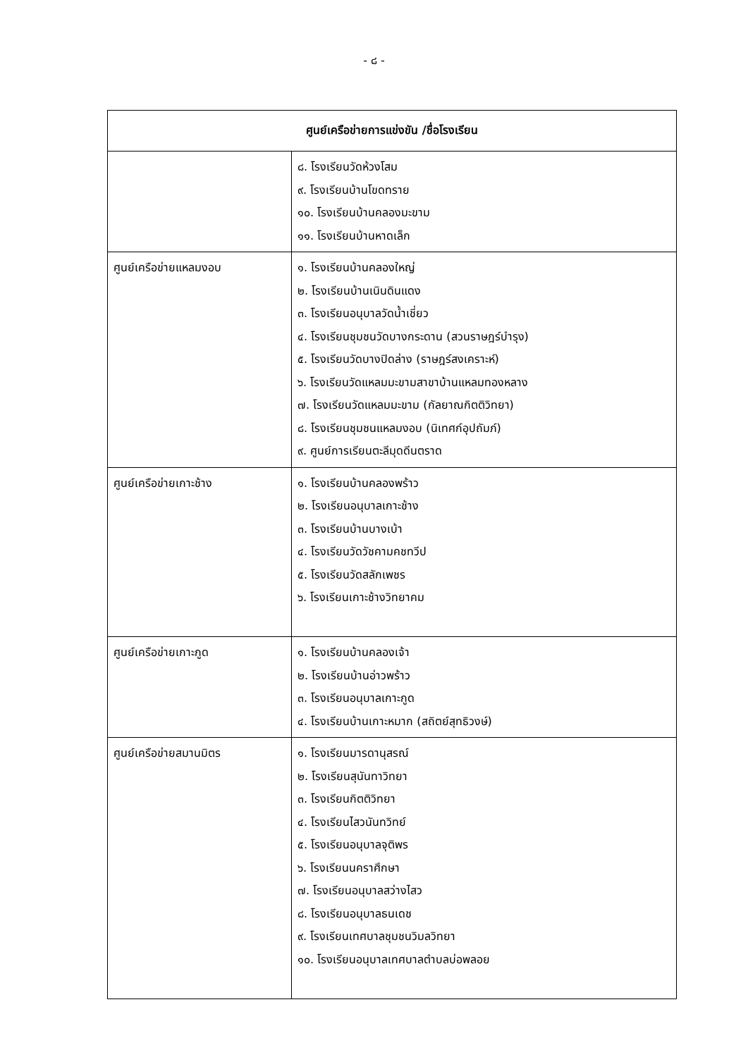- ๘ -
| ศูนย์เครือข่ายการแข่งขัน /ชื่อโรงเรียน | |
| --- | --- |
| | ๘. โรงเรียนวัดห้วงโสม ๙. โรงเรียนบ้านโขดทราย ๑๐. โรงเรียนบ้านคลองมะขาม ๑๑. โรงเรียนบ้านหาดเล็ก |
| ศูนย์เครือข่ายแหลมงอบ | ๑. โรงเรียนบ้านคลองใหญ่ ๒. โรงเรียนบ้านเนินดินแดง ๓. โรงเรียนอนุบาลวัดน้ำเชี่ยว ๔. โรงเรียนชุมชนวัดบางกระดาน (สวนราษฎร์บำรุง) ๕. โรงเรียนวัดบางปิดล่าง (ราษฎร์สงเคราะห์) ๖. โรงเรียนวัดแหลมมะขามสาขาบ้านแหลมทองหลาง ๗. โรงเรียนวัดแหลมมะขาม (กัลยาณกิตติวิทยา) ๘. โรงเรียนชุมชนแหลมงอบ (นิเทศก์อุปถัมภ์) ๙. ศูนย์การเรียนตะลีมุดดีนตราด |
| ศูนย์เครือข่ายเกาะช้าง | ๑. โรงเรียนบ้านคลองพร้าว ๒. โรงเรียนอนุบาลเกาะช้าง ๓. โรงเรียนบ้านบางเบ้า ๔. โรงเรียนวัดวัชคามคชทวีป ๕. โรงเรียนวัดสลักเพชร ๖. โรงเรียนเกาะช้างวิทยาคม |
| ศูนย์เครือข่ายเกาะกูด | ๑. โรงเรียนบ้านคลองเจ้า ๒. โรงเรียนบ้านอ่าวพร้าว ๓. โรงเรียนอนุบาลเกาะกูด ๔. โรงเรียนบ้านเกาะหมาก (สถิตย์สุทธิวงษ์) |
| ศูนย์เครือข่ายสมานมิตร | ๑. โรงเรียนมารดานุสรณ์ ๒. โรงเรียนสุนันทาวิทยา ๓. โรงเรียนกิตติวิทยา ๔. โรงเรียนไสวนันทวิทย์ ๕. โรงเรียนอนุบาลจุติพร ๖. โรงเรียนนคราศึกษา ๗. โรงเรียนอนุบาลสว่างไสว ๘. โรงเรียนอนุบาลธนเดช ๙. โรงเรียนเทศบาลชุมชนวิมลวิทยา ๑๐. โรงเรียนอนุบาลเทศบาลตำบลบ่อพลอย |